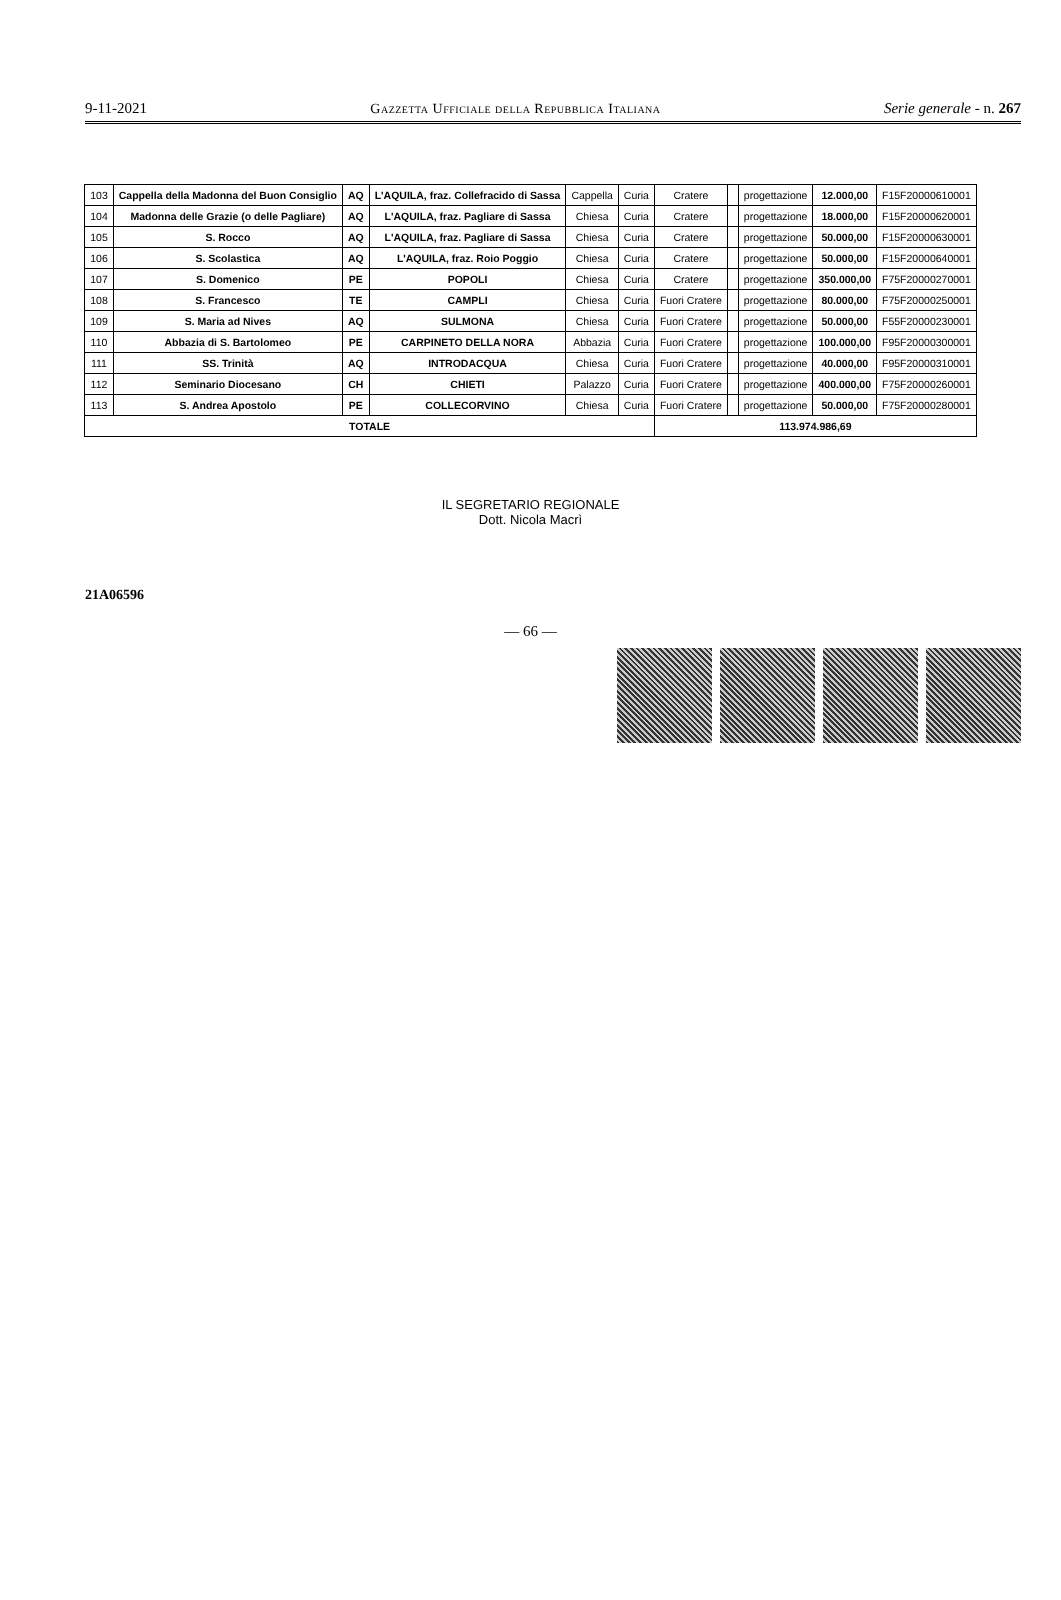9-11-2021 Gazzetta Ufficiale della Repubblica Italiana Serie generale - n. 267
| 103 | Cappella della Madonna del Buon Consiglio | AQ | L'AQUILA, fraz. Collefracido di Sassa | Cappella | Curia | Cratere | | progettazione | 12.000,00 | F15F20000610001 |
| 104 | Madonna delle Grazie (o delle Pagliare) | AQ | L'AQUILA, fraz. Pagliare di Sassa | Chiesa | Curia | Cratere | | progettazione | 18.000,00 | F15F20000620001 |
| 105 | S. Rocco | AQ | L'AQUILA, fraz. Pagliare di Sassa | Chiesa | Curia | Cratere | | progettazione | 50.000,00 | F15F20000630001 |
| 106 | S. Scolastica | AQ | L'AQUILA, fraz. Roio Poggio | Chiesa | Curia | Cratere | | progettazione | 50.000,00 | F15F20000640001 |
| 107 | S. Domenico | PE | POPOLI | Chiesa | Curia | Cratere | | progettazione | 350.000,00 | F75F20000270001 |
| 108 | S. Francesco | TE | CAMPLI | Chiesa | Curia | Fuori Cratere | | progettazione | 80.000,00 | F75F20000250001 |
| 109 | S. Maria ad Nives | AQ | SULMONA | Chiesa | Curia | Fuori Cratere | | progettazione | 50.000,00 | F55F20000230001 |
| 110 | Abbazia di S. Bartolomeo | PE | CARPINETO DELLA NORA | Abbazia | Curia | Fuori Cratere | | progettazione | 100.000,00 | F95F20000300001 |
| 111 | SS. Trinità | AQ | INTRODACQUA | Chiesa | Curia | Fuori Cratere | | progettazione | 40.000,00 | F95F20000310001 |
| 112 | Seminario Diocesano | CH | CHIETI | Palazzo | Curia | Fuori Cratere | | progettazione | 400.000,00 | F75F20000260001 |
| 113 | S. Andrea Apostolo | PE | COLLECORVINO | Chiesa | Curia | Fuori Cratere | | progettazione | 50.000,00 | F75F20000280001 |
| TOTALE | | | | | | 113.974.986,69 | | | | |
IL SEGRETARIO REGIONALE
Dott. Nicola Macrì
21A06596
— 66 —